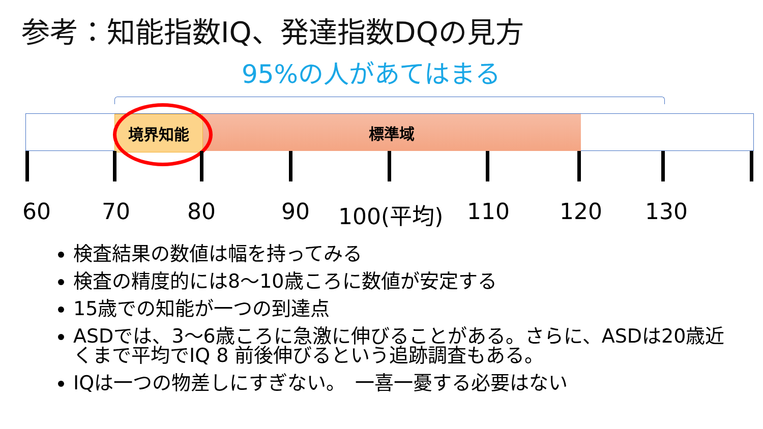参考：知能指数IQ、発達指数DQの見方
95%の人があてはまる
標準域
境界知能
60 70 80 90 100(平均) 110 120 130
検査結果の数値は幅を持ってみる
検査の精度的には8～10歳ころに数値が安定する
15歳での知能が一つの到達点
ASDでは、3～6歳ころに急激に伸びることがある。さらに、ASDは20歳近くまで平均でIQ 8 前後伸びるという追跡調査もある。
IQは一つの物差しにすぎない。　一喜一憂する必要はない